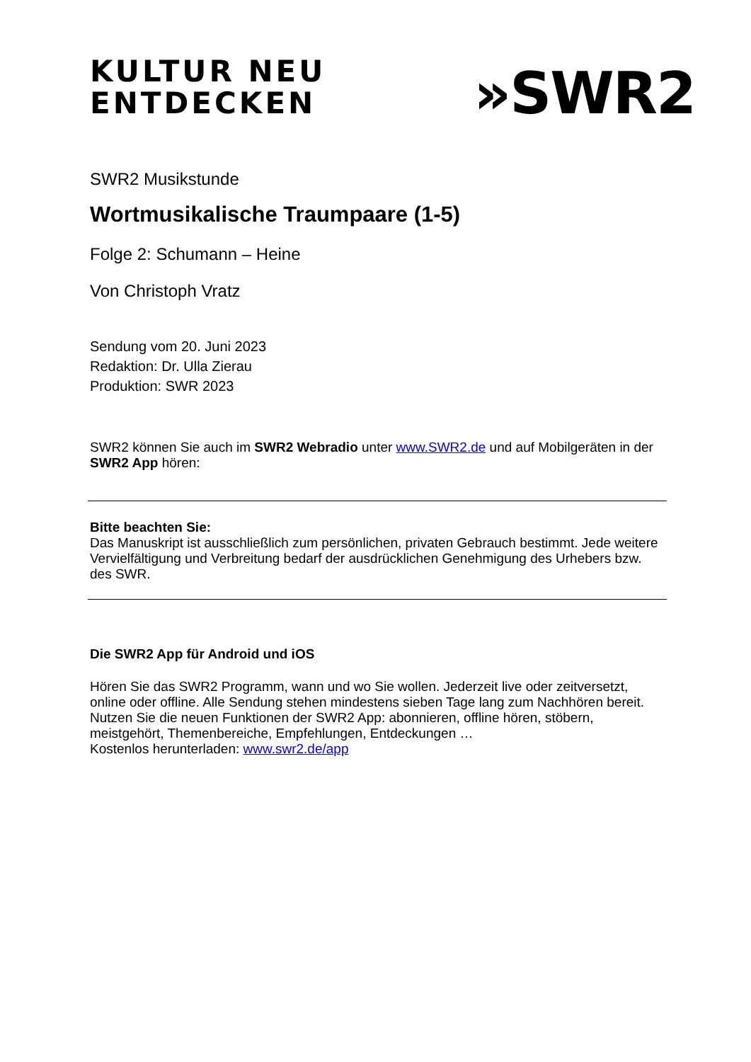KULTUR NEU
ENTDECKEN
»SWR2
SWR2 Musikstunde
Wortmusikalische Traumpaare (1-5)
Folge 2: Schumann – Heine
Von Christoph Vratz
Sendung vom 20. Juni 2023
Redaktion: Dr. Ulla Zierau
Produktion: SWR 2023
SWR2 können Sie auch im SWR2 Webradio unter www.SWR2.de und auf Mobilgeräten in der SWR2 App hören:
Bitte beachten Sie:
Das Manuskript ist ausschließlich zum persönlichen, privaten Gebrauch bestimmt. Jede weitere Vervielfältigung und Verbreitung bedarf der ausdrücklichen Genehmigung des Urhebers bzw. des SWR.
Die SWR2 App für Android und iOS
Hören Sie das SWR2 Programm, wann und wo Sie wollen. Jederzeit live oder zeitversetzt, online oder offline. Alle Sendung stehen mindestens sieben Tage lang zum Nachhören bereit. Nutzen Sie die neuen Funktionen der SWR2 App: abonnieren, offline hören, stöbern, meistgehört, Themenbereiche, Empfehlungen, Entdeckungen …
Kostenlos herunterladen: www.swr2.de/app